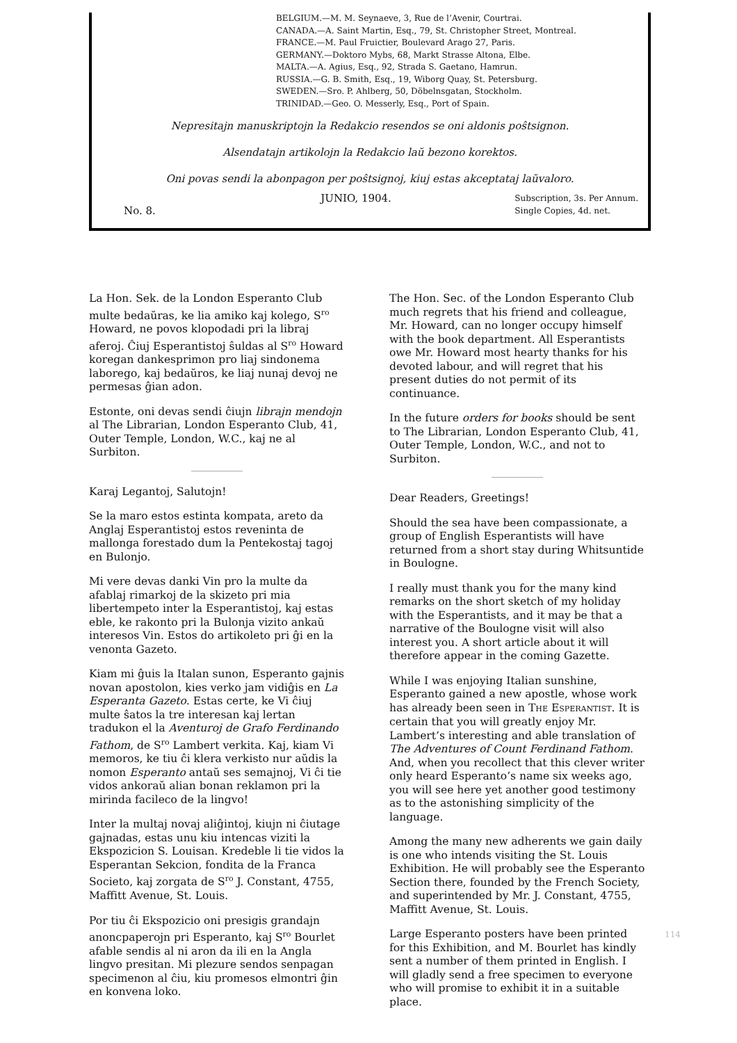BELGIUM.—M. M. Seynaeve, 3, Rue de l’Avenir, Courtrai.
CANADA.—A. Saint Martin, Esq., 79, St. Christopher Street, Montreal.
FRANCE.—M. Paul Fruictier, Boulevard Arago 27, Paris.
GERMANY.—Doktoro Mybs, 68, Markt Strasse Altona, Elbe.
MALTA.—A. Agius, Esq., 92, Strada S. Gaetano, Hamrun.
RUSSIA.—G. B. Smith, Esq., 19, Wiborg Quay, St. Petersburg.
SWEDEN.—Sro. P. Ahlberg, 50, Döbelnsgatan, Stockholm.
TRINIDAD.—Geo. O. Messerly, Esq., Port of Spain.
Nepresitajn manuskriptojn la Redakcio resendos se oni aldonis poŝtsignon.
Alsendatajn artikolojn la Redakcio laŭ bezono korektos.
Oni povas sendi la abonpagon per poŝtsignoj, kiuj estas akceptataj laŭvaloro.
No. 8. JUNIO, 1904. Subscription, 3s. Per Annum.
Single Copies, 4d. net.
La Hon. Sek. de la London Esperanto Club multe bedaŭras, ke lia amiko kaj kolego, S<sup>ro</sup> Howard, ne povos klopodadi pri la libraj aferoj. Ĉiuj Esperantistoj ŝuldas al S<sup>ro</sup> Howard koregan dankesprimon pro liaj sindonema laborego, kaj bedaŭros, ke liaj nunaj devoj ne permesas ĝian adon.
Estonte, oni devas sendi ĉiujn librajn mendojn al The Librarian, London Esperanto Club, 41, Outer Temple, London, W.C., kaj ne al Surbiton.
Karaj Legantoj, Salutojn!
Se la maro estos estinta kompata, areto da Anglaj Esperantistoj estos reveninta de mallonga forestado dum la Pentekostaj tagoj en Bulonjo.
Mi vere devas danki Vin pro la multe da afablaj rimarkoj de la skizeto pri mia libertempeto inter la Esperantistoj, kaj estas eble, ke rakonto pri la Bulonja vizito ankaŭ interesos Vin. Estos do artikoleto pri ĝi en la venonta Gazeto.
Kiam mi ĝuis la Italan sunon, Esperanto gajnis novan apostolon, kies verko jam vidiĝis en La Esperanta Gazeto. Estas certe, ke Vi ĉiuj multe ŝatos la tre interesan kaj lertan tradukon el la Aventuroj de Grafo Ferdinando Fathom, de S<sup>ro</sup> Lambert verkita. Kaj, kiam Vi memoros, ke tiu ĉi klera verkisto nur aŭdis la nomon Esperanto antaŭ ses semajnoj, Vi ĉi tie vidos ankoraŭ alian bonan reklamon pri la mirinda facileco de la lingvo!
Inter la multaj novaj aliĝintoj, kiujn ni ĉiutage gajnadas, estas unu kiu intencas viziti la Ekspozicion S. Louisan. Kredeble li tie vidos la Esperantan Sekcion, fondita de la Franca Societo, kaj zorgata de S<sup>ro</sup> J. Constant, 4755, Maffitt Avenue, St. Louis.
Por tiu ĉi Ekspozicio oni presigis grandajn anoncpaperojn pri Esperanto, kaj S<sup>ro</sup> Bourlet afable sendis al ni aron da ili en la Angla lingvo presitan. Mi plezure sendos senpagan specimenon al ĉiu, kiu promesos elmontri ĝin en konvena loko.
The Hon. Sec. of the London Esperanto Club much regrets that his friend and colleague, Mr. Howard, can no longer occupy himself with the book department. All Esperantists owe Mr. Howard most hearty thanks for his devoted labour, and will regret that his present duties do not permit of its continuance.
In the future orders for books should be sent to The Librarian, London Esperanto Club, 41, Outer Temple, London, W.C., and not to Surbiton.
Dear Readers, Greetings!
Should the sea have been compassionate, a group of English Esperantists will have returned from a short stay during Whitsuntide in Boulogne.
I really must thank you for the many kind remarks on the short sketch of my holiday with the Esperantists, and it may be that a narrative of the Boulogne visit will also interest you. A short article about it will therefore appear in the coming Gazette.
While I was enjoying Italian sunshine, Esperanto gained a new apostle, whose work has already been seen in THE ESPERANTIST. It is certain that you will greatly enjoy Mr. Lambert’s interesting and able translation of The Adventures of Count Ferdinand Fathom. And, when you recollect that this clever writer only heard Esperanto’s name six weeks ago, you will see here yet another good testimony as to the astonishing simplicity of the language.
Among the many new adherents we gain daily is one who intends visiting the St. Louis Exhibition. He will probably see the Esperanto Section there, founded by the French Society, and superintended by Mr. J. Constant, 4755, Maffitt Avenue, St. Louis.
Large Esperanto posters have been printed for this Exhibition, and M. Bourlet has kindly sent a number of them printed in English. I will gladly send a free specimen to everyone who will promise to exhibit it in a suitable place.
114